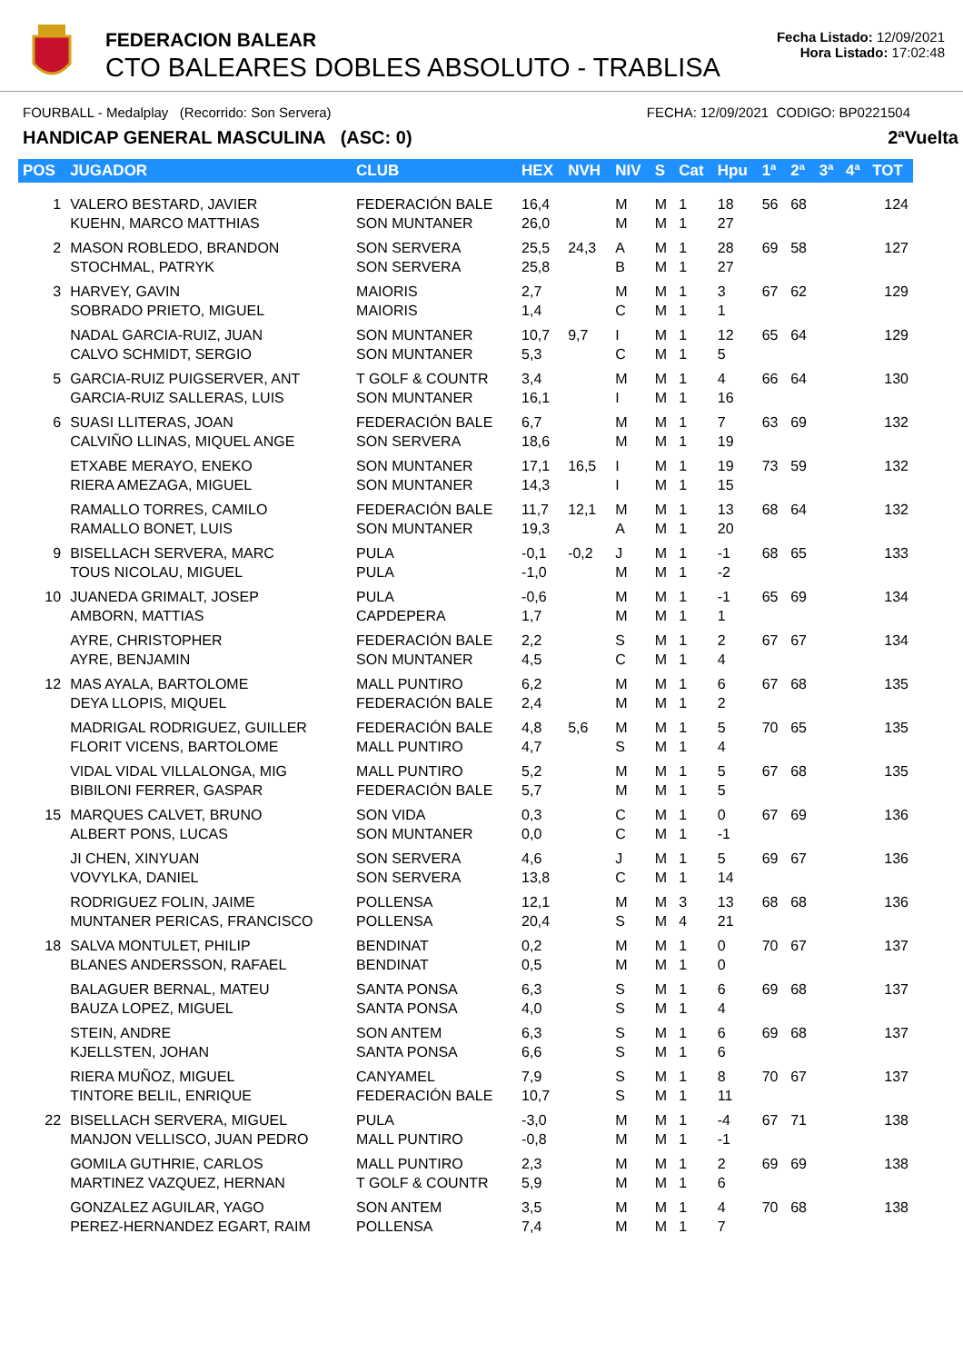FEDERACION BALEAR
CTO BALEARES DOBLES ABSOLUTO - TRABLISA
Fecha Listado: 12/09/2021
Hora Listado: 17:02:48
FOURBALL - Medalplay (Recorrido: Son Servera) FECHA: 12/09/2021 CODIGO: BP0221504
HANDICAP GENERAL MASCULINA (ASC: 0) 2ªVuelta
| POS | JUGADOR | CLUB | HEX | NVH | NIV | S | Cat | Hpu | 1ª | 2ª | 3ª | 4ª | TOT |
| --- | --- | --- | --- | --- | --- | --- | --- | --- | --- | --- | --- | --- | --- |
| 1 | VALERO BESTARD, JAVIER KUEHN, MARCO MATTHIAS | FEDERACIÓN BALE SON MUNTANER | 16,4 26,0 | | M M | M M | 1 1 | 18 27 | 56 | 68 | | | 124 |
| 2 | MASON ROBLEDO, BRANDON STOCHMAL, PATRYK | SON SERVERA SON SERVERA | 25,5 25,8 | 24,3 | A B | M M | 1 1 | 28 27 | 69 | 58 | | | 127 |
| 3 | HARVEY, GAVIN SOBRADO PRIETO, MIGUEL | MAIORIS MAIORIS | 2,7 1,4 | | M C | M M | 1 1 | 3 1 | 67 | 62 | | | 129 |
| | NADAL GARCIA-RUIZ, JUAN CALVO SCHMIDT, SERGIO | SON MUNTANER SON MUNTANER | 10,7 5,3 | 9,7 | I C | M M | 1 1 | 12 5 | 65 | 64 | | | 129 |
| 5 | GARCIA-RUIZ PUIGSERVER, ANT GARCIA-RUIZ SALLERAS, LUIS | T GOLF & COUNTR SON MUNTANER | 3,4 16,1 | | M I | M M | 1 1 | 4 16 | 66 | 64 | | | 130 |
| 6 | SUASI LLITERAS, JOAN CALVIÑO LLINAS, MIQUEL ANGE | FEDERACIÓN BALE SON SERVERA | 6,7 18,6 | | M M | M M | 1 1 | 7 19 | 63 | 69 | | | 132 |
| | ETXABE MERAYO, ENEKO RIERA AMEZAGA, MIGUEL | SON MUNTANER SON MUNTANER | 17,1 14,3 | 16,5 | I I | M M | 1 1 | 19 15 | 73 | 59 | | | 132 |
| | RAMALLO TORRES, CAMILO RAMALLO BONET, LUIS | FEDERACIÓN BALE SON MUNTANER | 11,7 19,3 | 12,1 | M A | M M | 1 1 | 13 20 | 68 | 64 | | | 132 |
| 9 | BISELLACH SERVERA, MARC TOUS NICOLAU, MIGUEL | PULA PULA | -0,1 -1,0 | -0,2 | J M | M M | 1 1 | -1 -2 | 68 | 65 | | | 133 |
| 10 | JUANEDA GRIMALT, JOSEP AMBORN, MATTIAS | PULA CAPDEPERA | -0,6 1,7 | | M M | M M | 1 1 | -1 1 | 65 | 69 | | | 134 |
| | AYRE, CHRISTOPHER AYRE, BENJAMIN | FEDERACIÓN BALE SON MUNTANER | 2,2 4,5 | | S C | M M | 1 1 | 2 4 | 67 | 67 | | | 134 |
| 12 | MAS AYALA, BARTOLOME DEYA LLOPIS, MIQUEL | MALL PUNTIRO FEDERACIÓN BALE | 6,2 2,4 | | M M | M M | 1 1 | 6 2 | 67 | 68 | | | 135 |
| | MADRIGAL RODRIGUEZ, GUILLER FLORIT VICENS, BARTOLOME | FEDERACIÓN BALE MALL PUNTIRO | 4,8 4,7 | 5,6 | M S | M M | 1 1 | 5 4 | 70 | 65 | | | 135 |
| | VIDAL VIDAL VILLALONGA, MIG BIBILONI FERRER, GASPAR | MALL PUNTIRO FEDERACIÓN BALE | 5,2 5,7 | | M M | M M | 1 1 | 5 5 | 67 | 68 | | | 135 |
| 15 | MARQUES CALVET, BRUNO ALBERT PONS, LUCAS | SON VIDA SON MUNTANER | 0,3 0,0 | | C C | M M | 1 1 | 0 -1 | 67 | 69 | | | 136 |
| | JI CHEN, XINYUAN VOVYLKA, DANIEL | SON SERVERA SON SERVERA | 4,6 13,8 | | J C | M M | 1 1 | 5 14 | 69 | 67 | | | 136 |
| | RODRIGUEZ FOLIN, JAIME MUNTANER PERICAS, FRANCISCO | POLLENSA POLLENSA | 12,1 20,4 | | M S | M M | 3 4 | 13 21 | 68 | 68 | | | 136 |
| 18 | SALVA MONTULET, PHILIP BLANES ANDERSSON, RAFAEL | BENDINAT BENDINAT | 0,2 0,5 | | M M | M M | 1 1 | 0 0 | 70 | 67 | | | 137 |
| | BALAGUER BERNAL, MATEU BAUZA LOPEZ, MIGUEL | SANTA PONSA SANTA PONSA | 6,3 4,0 | | S S | M M | 1 1 | 6 4 | 69 | 68 | | | 137 |
| | STEIN, ANDRE KJELLSTEN, JOHAN | SON ANTEM SANTA PONSA | 6,3 6,6 | | S S | M M | 1 1 | 6 6 | 69 | 68 | | | 137 |
| | RIERA MUÑOZ, MIGUEL TINTORE BELIL, ENRIQUE | CANYAMEL FEDERACIÓN BALE | 7,9 10,7 | | S S | M M | 1 1 | 8 11 | 70 | 67 | | | 137 |
| 22 | BISELLACH SERVERA, MIGUEL MANJON VELLISCO, JUAN PEDRO | PULA MALL PUNTIRO | -3,0 -0,8 | | M M | M M | 1 1 | -4 -1 | 67 | 71 | | | 138 |
| | GOMILA GUTHRIE, CARLOS MARTINEZ VAZQUEZ, HERNAN | MALL PUNTIRO T GOLF & COUNTR | 2,3 5,9 | | M M | M M | 1 1 | 2 6 | 69 | 69 | | | 138 |
| | GONZALEZ AGUILAR, YAGO PEREZ-HERNANDEZ EGART, RAIM | SON ANTEM POLLENSA | 3,5 7,4 | | M M | M M | 1 1 | 4 7 | 70 | 68 | | | 138 |